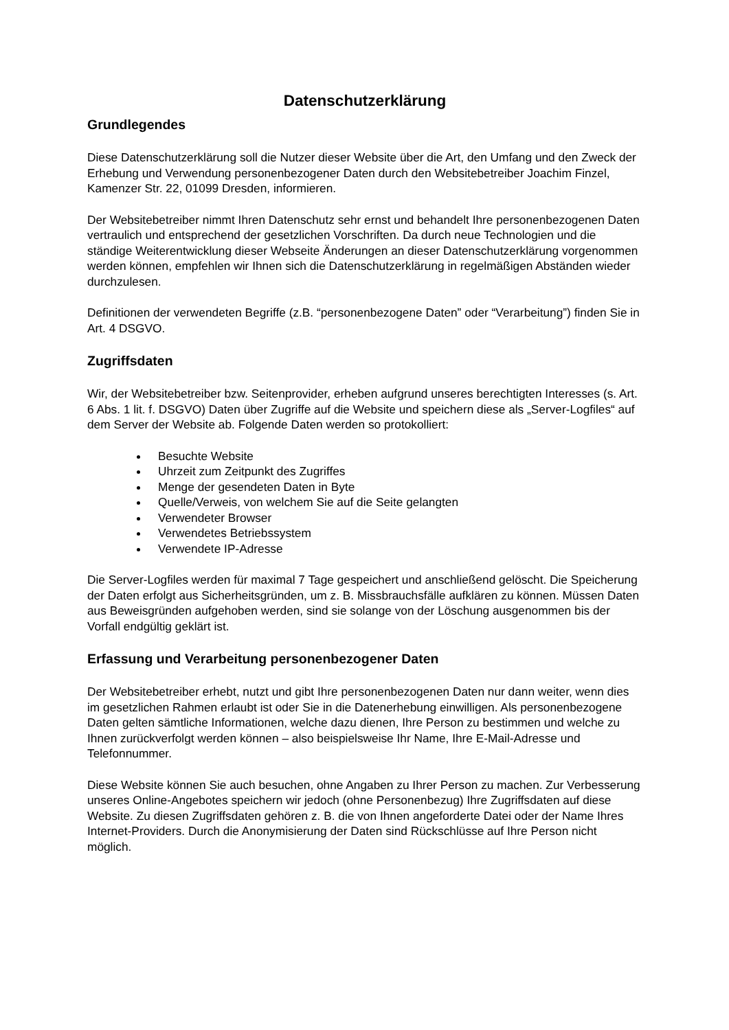Datenschutzerklärung
Grundlegendes
Diese Datenschutzerklärung soll die Nutzer dieser Website über die Art, den Umfang und den Zweck der Erhebung und Verwendung personenbezogener Daten durch den Websitebetreiber Joachim Finzel, Kamenzer Str. 22, 01099 Dresden, informieren.
Der Websitebetreiber nimmt Ihren Datenschutz sehr ernst und behandelt Ihre personenbezogenen Daten vertraulich und entsprechend der gesetzlichen Vorschriften. Da durch neue Technologien und die ständige Weiterentwicklung dieser Webseite Änderungen an dieser Datenschutzerklärung vorgenommen werden können, empfehlen wir Ihnen sich die Datenschutzerklärung in regelmäßigen Abständen wieder durchzulesen.
Definitionen der verwendeten Begriffe (z.B. “personenbezogene Daten” oder “Verarbeitung”) finden Sie in Art. 4 DSGVO.
Zugriffsdaten
Wir, der Websitebetreiber bzw. Seitenprovider, erheben aufgrund unseres berechtigten Interesses (s. Art. 6 Abs. 1 lit. f. DSGVO) Daten über Zugriffe auf die Website und speichern diese als „Server-Logfiles“ auf dem Server der Website ab. Folgende Daten werden so protokolliert:
Besuchte Website
Uhrzeit zum Zeitpunkt des Zugriffes
Menge der gesendeten Daten in Byte
Quelle/Verweis, von welchem Sie auf die Seite gelangten
Verwendeter Browser
Verwendetes Betriebssystem
Verwendete IP-Adresse
Die Server-Logfiles werden für maximal 7 Tage gespeichert und anschließend gelöscht. Die Speicherung der Daten erfolgt aus Sicherheitsgründen, um z. B. Missbrauchsfälle aufklären zu können. Müssen Daten aus Beweisgründen aufgehoben werden, sind sie solange von der Löschung ausgenommen bis der Vorfall endgültig geklärt ist.
Erfassung und Verarbeitung personenbezogener Daten
Der Websitebetreiber erhebt, nutzt und gibt Ihre personenbezogenen Daten nur dann weiter, wenn dies im gesetzlichen Rahmen erlaubt ist oder Sie in die Datenerhebung einwilligen. Als personenbezogene Daten gelten sämtliche Informationen, welche dazu dienen, Ihre Person zu bestimmen und welche zu Ihnen zurückverfolgt werden können – also beispielsweise Ihr Name, Ihre E-Mail-Adresse und Telefonnummer.
Diese Website können Sie auch besuchen, ohne Angaben zu Ihrer Person zu machen. Zur Verbesserung unseres Online-Angebotes speichern wir jedoch (ohne Personenbezug) Ihre Zugriffsdaten auf diese Website. Zu diesen Zugriffsdaten gehören z. B. die von Ihnen angeforderte Datei oder der Name Ihres Internet-Providers. Durch die Anonymisierung der Daten sind Rückschlüsse auf Ihre Person nicht möglich.